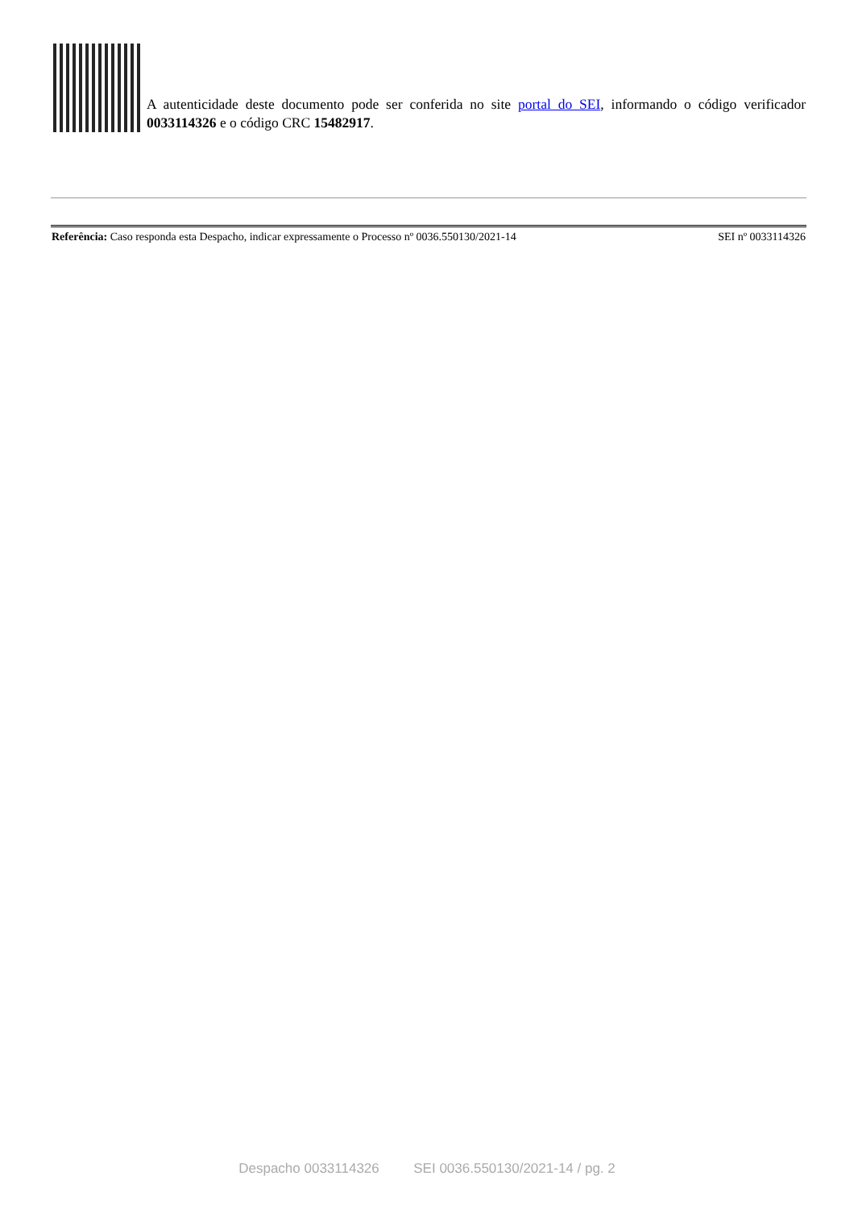A autenticidade deste documento pode ser conferida no site portal do SEI, informando o código verificador 0033114326 e o código CRC 15482917.
Referência: Caso responda esta Despacho, indicar expressamente o Processo nº 0036.550130/2021-14 SEI nº 0033114326
Despacho 0033114326 SEI 0036.550130/2021-14 / pg. 2